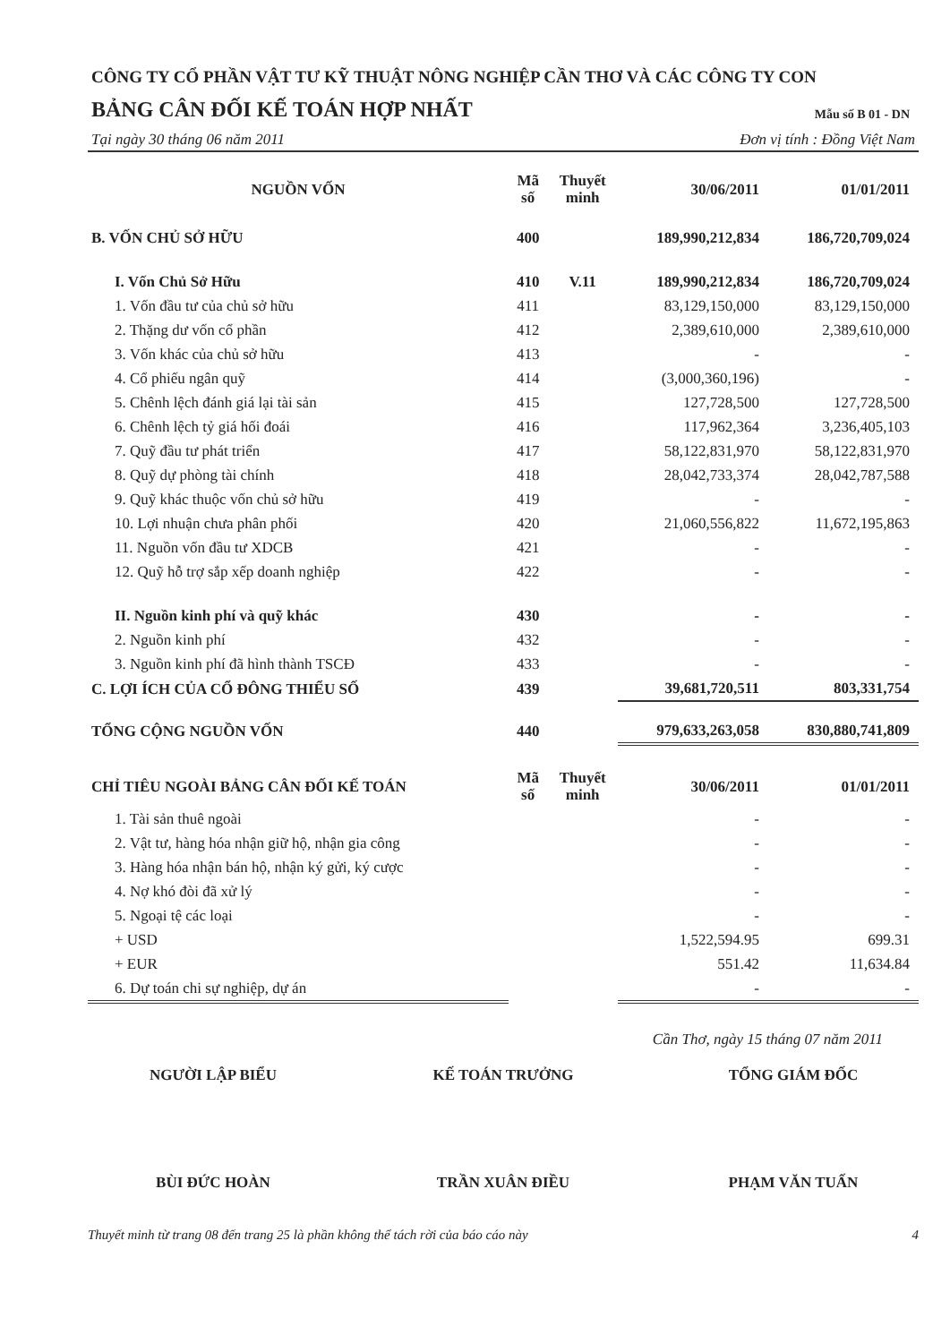CÔNG TY CỔ PHẦN VẬT TƯ KỸ THUẬT NÔNG NGHIỆP CẦN THƠ VÀ CÁC CÔNG TY CON
BẢNG CÂN ĐỐI KẾ TOÁN HỢP NHẤT
Mẫu số B 01 - DN
Tại ngày 30 tháng 06 năm 2011 Đơn vị tính : Đồng Việt Nam
| NGUỒN VỐN | Mã số | Thuyết minh | 30/06/2011 | 01/01/2011 |
| --- | --- | --- | --- | --- |
| B. VỐN CHỦ SỞ HỮU | 400 | | 189,990,212,834 | 186,720,709,024 |
| I. Vốn Chủ Sở Hữu | 410 | V.11 | 189,990,212,834 | 186,720,709,024 |
| 1. Vốn đầu tư của chủ sở hữu | 411 | | 83,129,150,000 | 83,129,150,000 |
| 2. Thặng dư vốn cổ phần | 412 | | 2,389,610,000 | 2,389,610,000 |
| 3. Vốn khác của chủ sở hữu | 413 | | - | - |
| 4. Cổ phiếu ngân quỹ | 414 | | (3,000,360,196) | - |
| 5. Chênh lệch đánh giá lại tài sản | 415 | | 127,728,500 | 127,728,500 |
| 6. Chênh lệch tỷ giá hối đoái | 416 | | 117,962,364 | 3,236,405,103 |
| 7. Quỹ đầu tư phát triển | 417 | | 58,122,831,970 | 58,122,831,970 |
| 8. Quỹ dự phòng tài chính | 418 | | 28,042,733,374 | 28,042,787,588 |
| 9. Quỹ khác thuộc vốn chủ sở hữu | 419 | | - | - |
| 10. Lợi nhuận chưa phân phối | 420 | | 21,060,556,822 | 11,672,195,863 |
| 11. Nguồn vốn đầu tư XDCB | 421 | | - | - |
| 12. Quỹ hỗ trợ sắp xếp doanh nghiệp | 422 | | - | - |
| II. Nguồn kinh phí và quỹ khác | 430 | | - | - |
| 2. Nguồn kinh phí | 432 | | - | - |
| 3. Nguồn kinh phí đã hình thành TSCĐ | 433 | | - | - |
| C. LỢI ÍCH CỦA CỔ ĐÔNG THIỂU SỐ | 439 | | 39,681,720,511 | 803,331,754 |
| TỔNG CỘNG NGUỒN VỐN | 440 | | 979,633,263,058 | 830,880,741,809 |
| CHỈ TIÊU NGOÀI BẢNG CÂN ĐỐI KẾ TOÁN | Mã số | Thuyết minh | 30/06/2011 | 01/01/2011 |
| 1. Tài sản thuê ngoài | | | - | - |
| 2. Vật tư, hàng hóa nhận giữ hộ, nhận gia công | | | - | - |
| 3. Hàng hóa nhận bán hộ, nhận ký gửi, ký cược | | | - | - |
| 4. Nợ khó đòi đã xử lý | | | - | - |
| 5. Ngoại tệ các loại | | | - | - |
| + USD | | | 1,522,594.95 | 699.31 |
| + EUR | | | 551.42 | 11,634.84 |
| 6. Dự toán chi sự nghiệp, dự án | | | - | - |
Cần Thơ, ngày 15 tháng 07 năm 2011
NGƯỜI LẬP BIỂU
BÙI ĐỨC HOÀN
KẾ TOÁN TRƯỞNG
TRẦN XUÂN ĐIỀU
TỔNG GIÁM ĐỐC
PHẠM VĂN TUẤN
Thuyết minh từ trang 08 đến trang 25 là phần không thể tách rời của báo cáo này 4